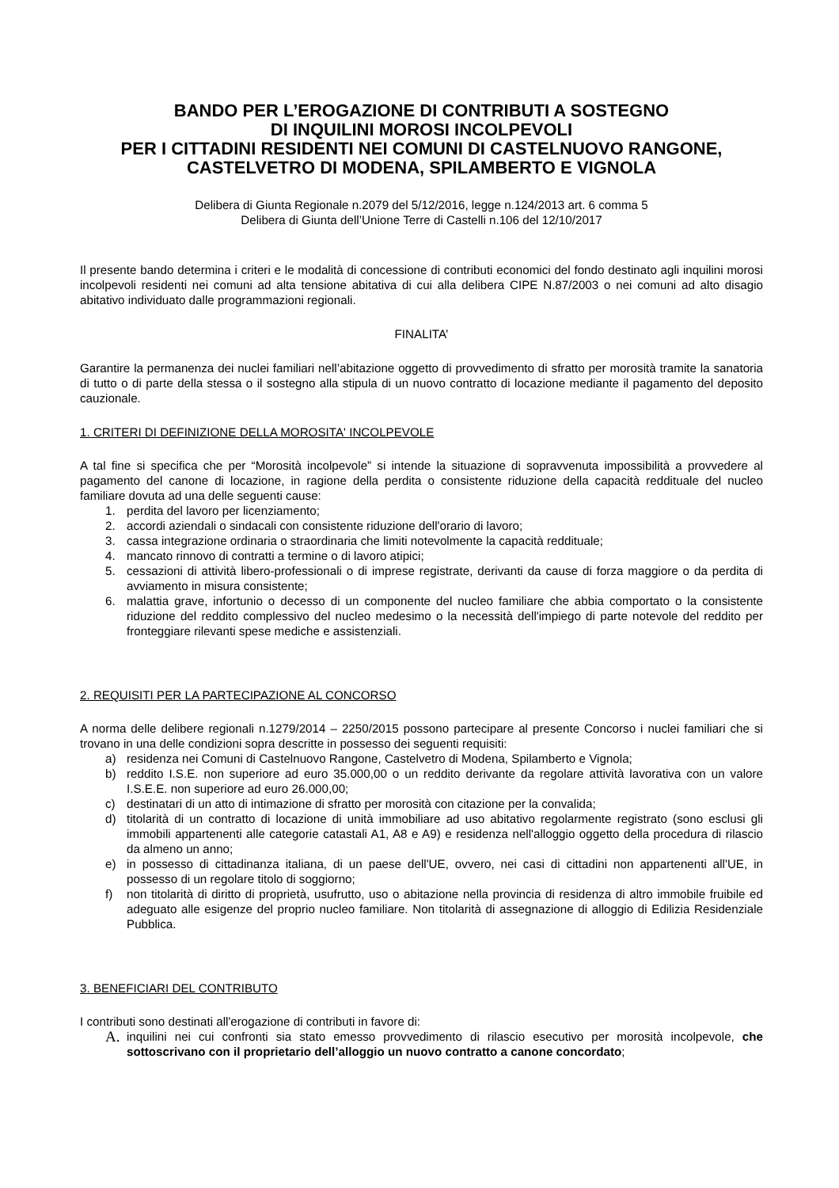BANDO PER L’EROGAZIONE DI CONTRIBUTI A SOSTEGNO
DI INQUILINI MOROSI INCOLPEVOLI
PER I CITTADINI RESIDENTI NEI COMUNI DI CASTELNUOVO RANGONE,
CASTELVETRO DI MODENA, SPILAMBERTO E VIGNOLA
Delibera di Giunta Regionale n.2079 del 5/12/2016, legge n.124/2013 art. 6 comma 5
Delibera di Giunta dell’Unione Terre di Castelli n.106 del 12/10/2017
Il presente bando determina i criteri e le modalità di concessione di contributi economici del fondo destinato agli inquilini morosi incolpevoli residenti nei comuni ad alta tensione abitativa di cui alla delibera CIPE N.87/2003 o nei comuni ad alto disagio abitativo individuato dalle programmazioni regionali.
FINALITA’
Garantire la permanenza dei nuclei familiari nell’abitazione oggetto di provvedimento di sfratto per morosità tramite la sanatoria di tutto o di parte della stessa o il sostegno alla stipula di un nuovo contratto di locazione mediante il pagamento del deposito cauzionale.
1. CRITERI DI DEFINIZIONE DELLA MOROSITA' INCOLPEVOLE
A tal fine si specifica che per “Morosità incolpevole” si intende la situazione di sopravvenuta impossibilità a provvedere al pagamento del canone di locazione, in ragione della perdita o consistente riduzione della capacità reddituale del nucleo familiare dovuta ad una delle seguenti cause:
1. perdita del lavoro per licenziamento;
2. accordi aziendali o sindacali con consistente riduzione dell'orario di lavoro;
3. cassa integrazione ordinaria o straordinaria che limiti notevolmente la capacità reddituale;
4. mancato rinnovo di contratti a termine o di lavoro atipici;
5. cessazioni di attività libero-professionali o di imprese registrate, derivanti da cause di forza maggiore o da perdita di avviamento in misura consistente;
6. malattia grave, infortunio o decesso di un componente del nucleo familiare che abbia comportato o la consistente riduzione del reddito complessivo del nucleo medesimo o la necessità dell'impiego di parte notevole del reddito per fronteggiare rilevanti spese mediche e assistenziali.
2. REQUISITI PER LA PARTECIPAZIONE AL CONCORSO
A norma delle delibere regionali n.1279/2014 – 2250/2015 possono partecipare al presente Concorso i nuclei familiari che si trovano in una delle condizioni sopra descritte in possesso dei seguenti requisiti:
a) residenza nei Comuni di Castelnuovo Rangone, Castelvetro di Modena, Spilamberto e Vignola;
b) reddito I.S.E. non superiore ad euro 35.000,00 o un reddito derivante da regolare attività lavorativa con un valore I.S.E.E. non superiore ad euro 26.000,00;
c) destinatari di un atto di intimazione di sfratto per morosità con citazione per la convalida;
d) titolarità di un contratto di locazione di unità immobiliare ad uso abitativo regolarmente registrato (sono esclusi gli immobili appartenenti alle categorie catastali A1, A8 e A9) e residenza nell'alloggio oggetto della procedura di rilascio da almeno un anno;
e) in possesso di cittadinanza italiana, di un paese dell'UE, ovvero, nei casi di cittadini non appartenenti all'UE, in possesso di un regolare titolo di soggiorno;
f) non titolarità di diritto di proprietà, usufrutto, uso o abitazione nella provincia di residenza di altro immobile fruibile ed adeguato alle esigenze del proprio nucleo familiare. Non titolarità di assegnazione di alloggio di Edilizia Residenziale Pubblica.
3. BENEFICIARI DEL CONTRIBUTO
I contributi sono destinati all'erogazione di contributi in favore di:
A. inquilini nei cui confronti sia stato emesso provvedimento di rilascio esecutivo per morosità incolpevole, che sottoscrivano con il proprietario dell’alloggio un nuovo contratto a canone concordato;